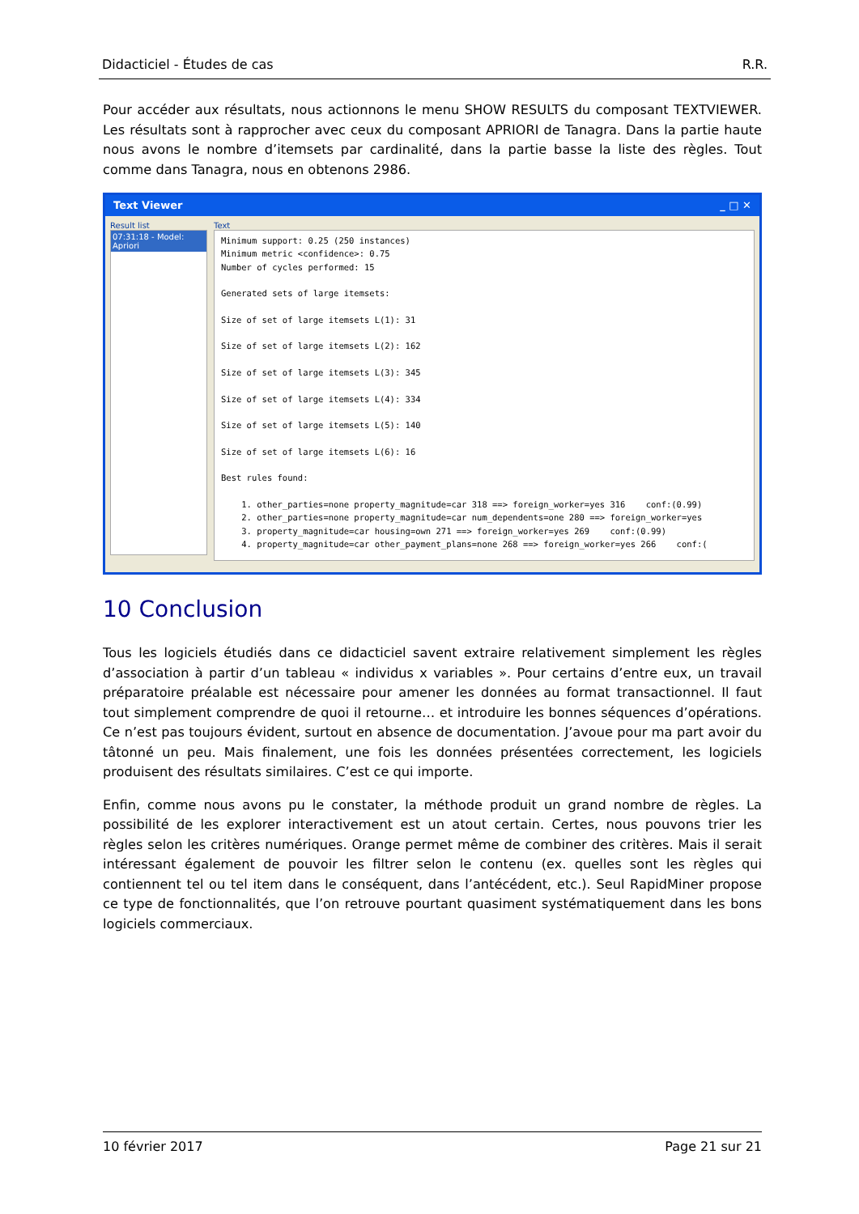Didacticiel - Études de cas R.R.
Pour accéder aux résultats, nous actionnons le menu SHOW RESULTS du composant TEXTVIEWER. Les résultats sont à rapprocher avec ceux du composant APRIORI de Tanagra. Dans la partie haute nous avons le nombre d’itemsets par cardinalité, dans la partie basse la liste des règles. Tout comme dans Tanagra, nous en obtenons 2986.
Text Viewer _ □ ✕
Result list
07:31:18 - Model: Apriori
Text
Minimum support: 0.25 (250 instances) Minimum metric <confidence>: 0.75 Number of cycles performed: 15 Generated sets of large itemsets: Size of set of large itemsets L(1): 31 Size of set of large itemsets L(2): 162 Size of set of large itemsets L(3): 345 Size of set of large itemsets L(4): 334 Size of set of large itemsets L(5): 140 Size of set of large itemsets L(6): 16 Best rules found: 1. other_parties=none property_magnitude=car 318 ==> foreign_worker=yes 316 conf:(0.99) 2. other_parties=none property_magnitude=car num_dependents=one 280 ==> foreign_worker=yes 3. property_magnitude=car housing=own 271 ==> foreign_worker=yes 269 conf:(0.99) 4. property_magnitude=car other_payment_plans=none 268 ==> foreign_worker=yes 266 conf:(
10 Conclusion
Tous les logiciels étudiés dans ce didacticiel savent extraire relativement simplement les règles d’association à partir d’un tableau « individus x variables ». Pour certains d’entre eux, un travail préparatoire préalable est nécessaire pour amener les données au format transactionnel. Il faut tout simplement comprendre de quoi il retourne… et introduire les bonnes séquences d’opérations. Ce n’est pas toujours évident, surtout en absence de documentation. J’avoue pour ma part avoir du tâtonné un peu. Mais finalement, une fois les données présentées correctement, les logiciels produisent des résultats similaires. C’est ce qui importe.
Enfin, comme nous avons pu le constater, la méthode produit un grand nombre de règles. La possibilité de les explorer interactivement est un atout certain. Certes, nous pouvons trier les règles selon les critères numériques. Orange permet même de combiner des critères. Mais il serait intéressant également de pouvoir les filtrer selon le contenu (ex. quelles sont les règles qui contiennent tel ou tel item dans le conséquent, dans l’antécédent, etc.). Seul RapidMiner propose ce type de fonctionnalités, que l’on retrouve pourtant quasiment systématiquement dans les bons logiciels commerciaux.
10 février 2017 Page 21 sur 21